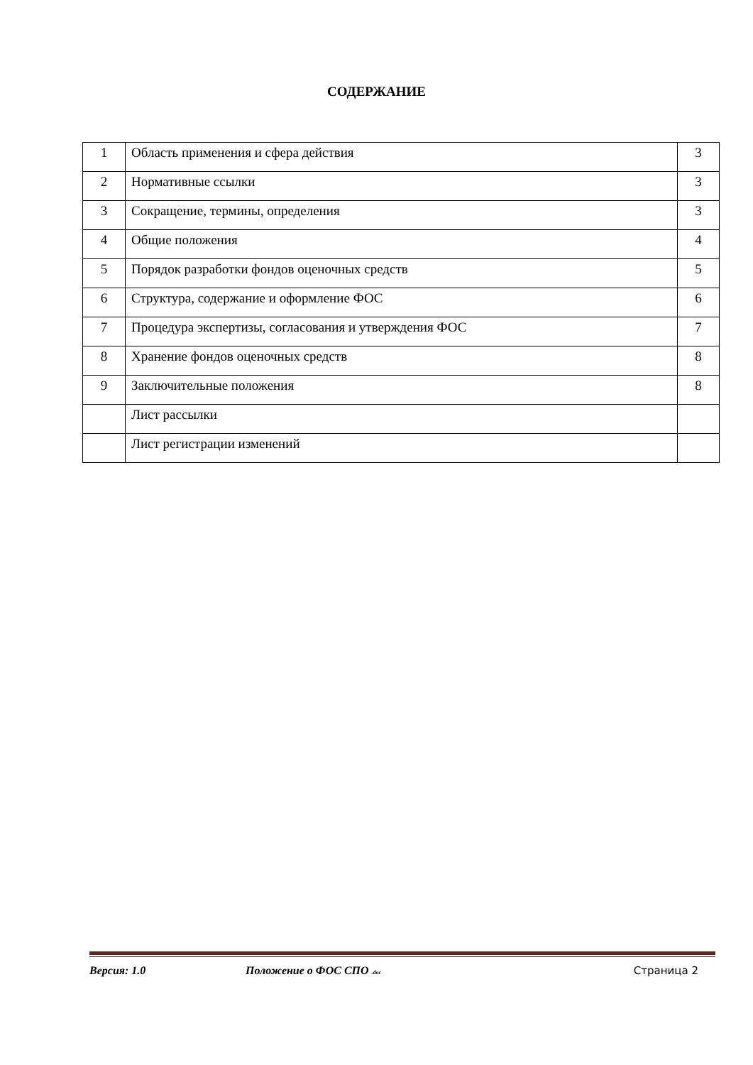СОДЕРЖАНИЕ
| 1 | Область применения и сфера действия | 3 |
| 2 | Нормативные ссылки | 3 |
| 3 | Сокращение, термины, определения | 3 |
| 4 | Общие положения | 4 |
| 5 | Порядок разработки фондов оценочных средств | 5 |
| 6 | Структура, содержание и оформление ФОС | 6 |
| 7 | Процедура экспертизы, согласования и утверждения ФОС | 7 |
| 8 | Хранение фондов оценочных средств | 8 |
| 9 | Заключительные положения | 8 |
| | Лист рассылки | |
| | Лист регистрации изменений | |
Версия: 1.0 Положение о ФОС СПО .doc Страница 2